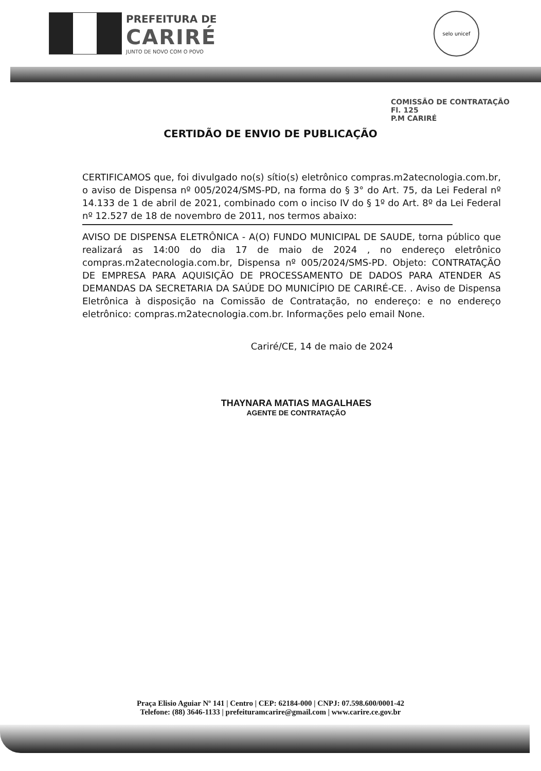PREFEITURA DE
CARIRÉ
JUNTO DE NOVO COM O POVO
selo unicef
COMISSÃO DE CONTRATAÇÃO
Fl. 125
P.M CARIRÉ
CERTIDÃO DE ENVIO DE PUBLICAÇÃO
CERTIFICAMOS que, foi divulgado no(s) sítio(s) eletrônico compras.m2atecnologia.com.br, o aviso de Dispensa nº 005/2024/SMS-PD, na forma do § 3° do Art. 75, da Lei Federal nº 14.133 de 1 de abril de 2021, combinado com o inciso IV do § 1º do Art. 8º da Lei Federal nº 12.527 de 18 de novembro de 2011, nos termos abaixo:
AVISO DE DISPENSA ELETRÔNICA - A(O) FUNDO MUNICIPAL DE SAUDE, torna público que realizará as 14:00 do dia 17 de maio de 2024 , no endereço eletrônico compras.m2atecnologia.com.br, Dispensa nº 005/2024/SMS-PD. Objeto: CONTRATAÇÃO DE EMPRESA PARA AQUISIÇÃO DE PROCESSAMENTO DE DADOS PARA ATENDER AS DEMANDAS DA SECRETARIA DA SAÚDE DO MUNICÍPIO DE CARIRÉ-CE. . Aviso de Dispensa Eletrônica à disposição na Comissão de Contratação, no endereço: e no endereço eletrônico: compras.m2atecnologia.com.br. Informações pelo email None.
Cariré/CE, 14 de maio de 2024
THAYNARA MATIAS MAGALHAES
AGENTE DE CONTRATAÇÃO
Praça Elisio Aguiar Nº 141 | Centro | CEP: 62184-000 | CNPJ: 07.598.600/0001-42
Telefone: (88) 3646-1133 | prefeituramcarire@gmail.com | www.carire.ce.gov.br